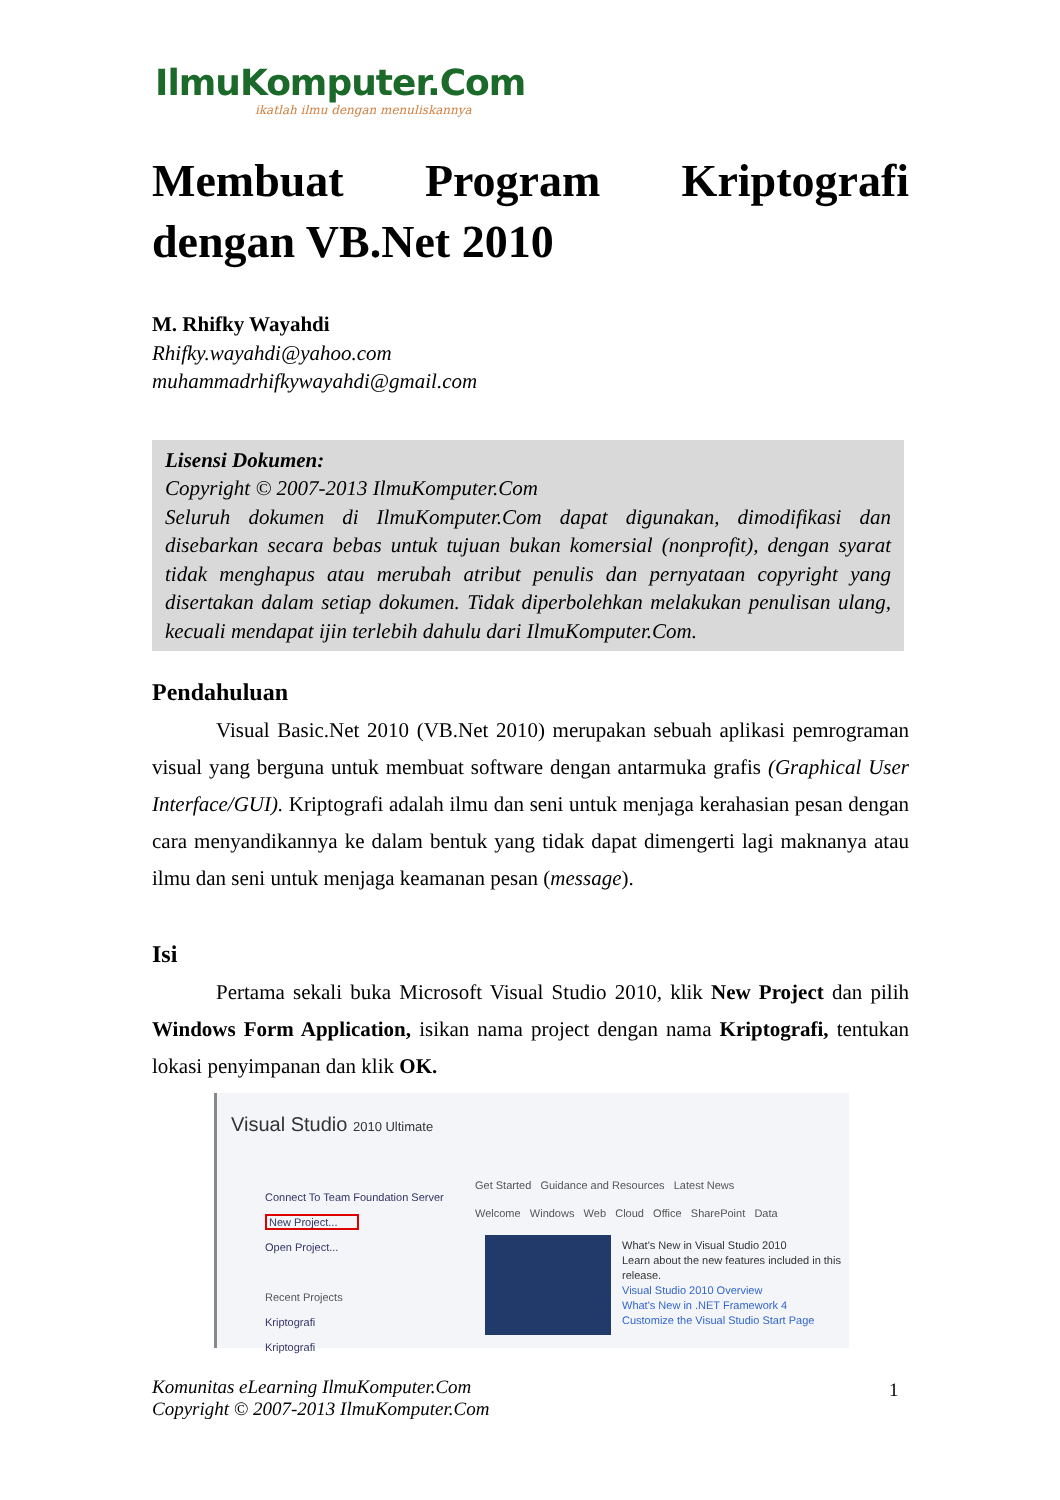IlmuKomputer.Com
ikatlah ilmu dengan menuliskannya
Membuat Program Kriptografi dengan VB.Net 2010
M. Rhifky Wayahdi
Rhifky.wayahdi@yahoo.com
muhammadrhifkywayahdi@gmail.com
Lisensi Dokumen:
Copyright © 2007-2013 IlmuKomputer.Com
Seluruh dokumen di IlmuKomputer.Com dapat digunakan, dimodifikasi dan disebarkan secara bebas untuk tujuan bukan komersial (nonprofit), dengan syarat tidak menghapus atau merubah atribut penulis dan pernyataan copyright yang disertakan dalam setiap dokumen. Tidak diperbolehkan melakukan penulisan ulang, kecuali mendapat ijin terlebih dahulu dari IlmuKomputer.Com.
Pendahuluan
Visual Basic.Net 2010 (VB.Net 2010) merupakan sebuah aplikasi pemrograman visual yang berguna untuk membuat software dengan antarmuka grafis (Graphical User Interface/GUI). Kriptografi adalah ilmu dan seni untuk menjaga kerahasian pesan dengan cara menyandikannya ke dalam bentuk yang tidak dapat dimengerti lagi maknanya atau ilmu dan seni untuk menjaga keamanan pesan (message).
Isi
Pertama sekali buka Microsoft Visual Studio 2010, klik New Project dan pilih Windows Form Application, isikan nama project dengan nama Kriptografi, tentukan lokasi penyimpanan dan klik OK.
Visual Studio 2010 Ultimate
Connect To Team Foundation Server
New Project...
Open Project...
Recent Projects
Kriptografi
Kriptografi
Get Started Guidance and Resources Latest News
Welcome Windows Web Cloud Office SharePoint Data
What's New in Visual Studio 2010
Learn about the new features included in this release.
Visual Studio 2010 Overview
What's New in .NET Framework 4
Customize the Visual Studio Start Page
Komunitas eLearning IlmuKomputer.Com
Copyright © 2007-2013 IlmuKomputer.Com
1